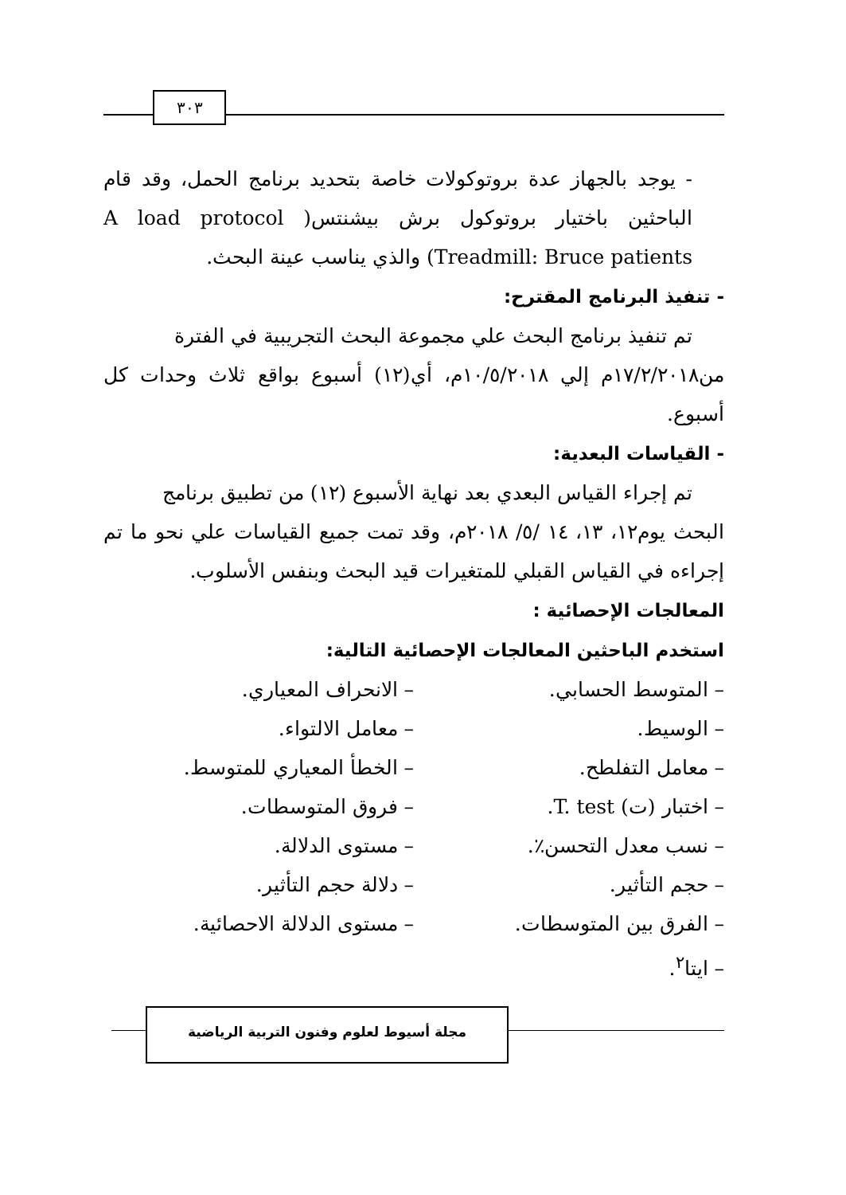٣٠٣
- يوجد بالجهاز عدة بروتوكولات خاصة بتحديد برنامج الحمل، وقد قام الباحثين باختيار بروتوكول برش بيشنتس( A load protocol Treadmill: Bruce patients) والذي يناسب عينة البحث.
- تنفيذ البرنامج المقترح:
تم تنفيذ برنامج البحث علي مجموعة البحث التجريبية في الفترة
من١٧/٢/٢٠١٨م إلي ١٠/٥/٢٠١٨م، أي(١٢) أسبوع بواقع ثلاث وحدات كل أسبوع.
- القياسات البعدية:
تم إجراء القياس البعدي بعد نهاية الأسبوع (١٢) من تطبيق برنامج
البحث يوم١٢، ١٣، ١٤ /٥/ ٢٠١٨م، وقد تمت جميع القياسات علي نحو ما تم إجراءه في القياس القبلي للمتغيرات قيد البحث وبنفس الأسلوب.
المعالجات الإحصائية :
استخدم الباحثين المعالجات الإحصائية التالية:
– المتوسط الحسابي. – الانحراف المعياري.
– الوسيط. – معامل الالتواء.
– معامل التفلطح. – الخطأ المعياري للمتوسط.
– اختبار (ت) T. test. – فروق المتوسطات.
– نسب معدل التحسن٪. – مستوى الدلالة.
– حجم التأثير. – دلالة حجم التأثير.
– الفرق بين المتوسطات. – مستوى الدلالة الاحصائية.
– ايتا<sup>٢</sup>.
مجلة أسيوط لعلوم وفنون التربية الرياضية